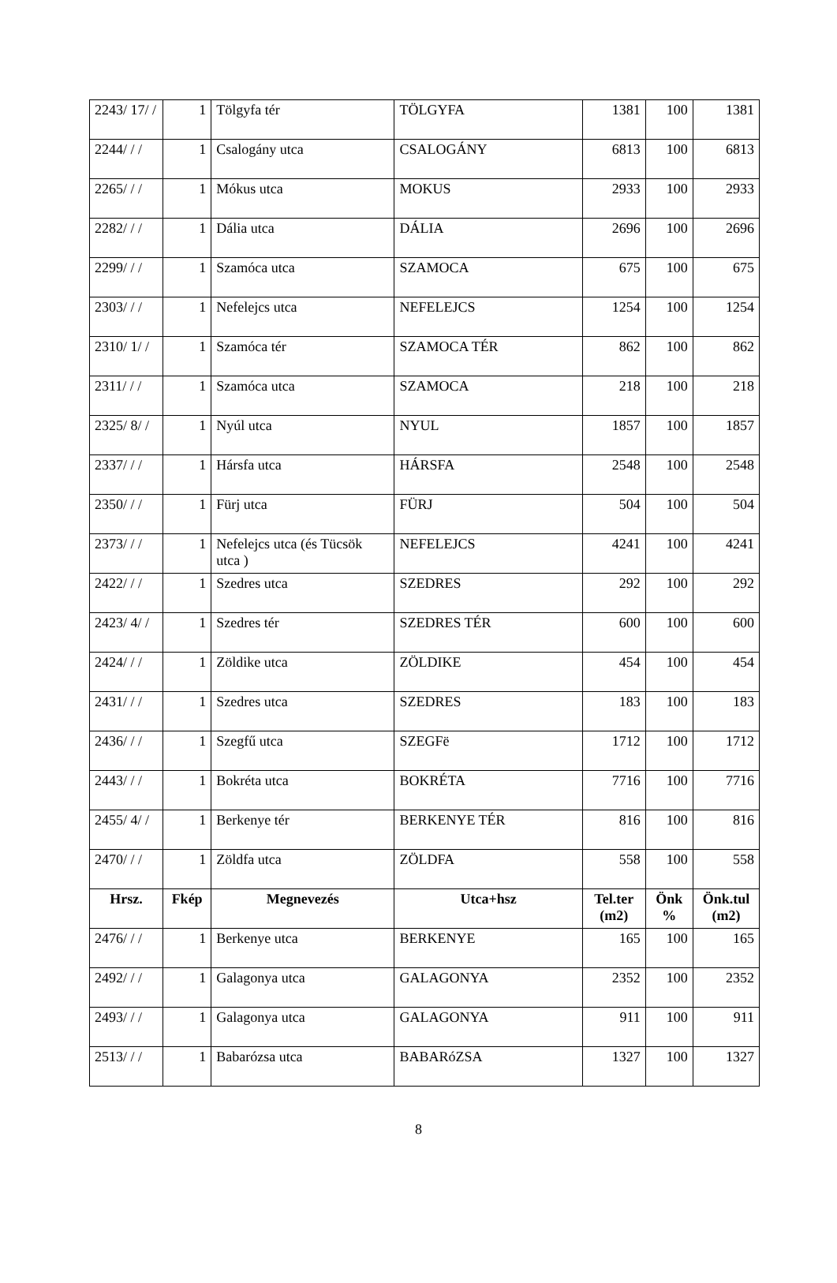| 2243/ 17/ / | 1 | Tölgyfa tér | TÖLGYFA | 1381 | 100 | 1381 |
| 2244/ / / | 1 | Csalogány utca | CSALOGÁNY | 6813 | 100 | 6813 |
| 2265/ / / | 1 | Mókus utca | MOKUS | 2933 | 100 | 2933 |
| 2282/ / / | 1 | Dália utca | DÁLIA | 2696 | 100 | 2696 |
| 2299/ / / | 1 | Szamóca utca | SZAMOCA | 675 | 100 | 675 |
| 2303/ / / | 1 | Nefelejcs utca | NEFELEJCS | 1254 | 100 | 1254 |
| 2310/ 1/ / | 1 | Szamóca tér | SZAMOCA TÉR | 862 | 100 | 862 |
| 2311/ / / | 1 | Szamóca utca | SZAMOCA | 218 | 100 | 218 |
| 2325/ 8/ / | 1 | Nyúl utca | NYUL | 1857 | 100 | 1857 |
| 2337/ / / | 1 | Hársfa utca | HÁRSFA | 2548 | 100 | 2548 |
| 2350/ / / | 1 | Fürj utca | FÜRJ | 504 | 100 | 504 |
| 2373/ / / | 1 | Nefelejcs utca (és Tücsök utca ) | NEFELEJCS | 4241 | 100 | 4241 |
| 2422/ / / | 1 | Szedres utca | SZEDRES | 292 | 100 | 292 |
| 2423/ 4/ / | 1 | Szedres tér | SZEDRES TÉR | 600 | 100 | 600 |
| 2424/ / / | 1 | Zöldike utca | ZÖLDIKE | 454 | 100 | 454 |
| 2431/ / / | 1 | Szedres utca | SZEDRES | 183 | 100 | 183 |
| 2436/ / / | 1 | Szegfű utca | SZEGFë | 1712 | 100 | 1712 |
| 2443/ / / | 1 | Bokréta utca | BOKRÉTA | 7716 | 100 | 7716 |
| 2455/ 4/ / | 1 | Berkenye tér | BERKENYE TÉR | 816 | 100 | 816 |
| 2470/ / / | 1 | Zöldfa utca | ZÖLDFA | 558 | 100 | 558 |
| Hrsz. | Fkép | Megnevezés | Utca+hsz | Tel.ter (m2) | Önk % | Önk.tul (m2) |
| 2476/ / / | 1 | Berkenye utca | BERKENYE | 165 | 100 | 165 |
| 2492/ / / | 1 | Galagonya utca | GALAGONYA | 2352 | 100 | 2352 |
| 2493/ / / | 1 | Galagonya utca | GALAGONYA | 911 | 100 | 911 |
| 2513/ / / | 1 | Babarózsa utca | BABARóZSA | 1327 | 100 | 1327 |
8